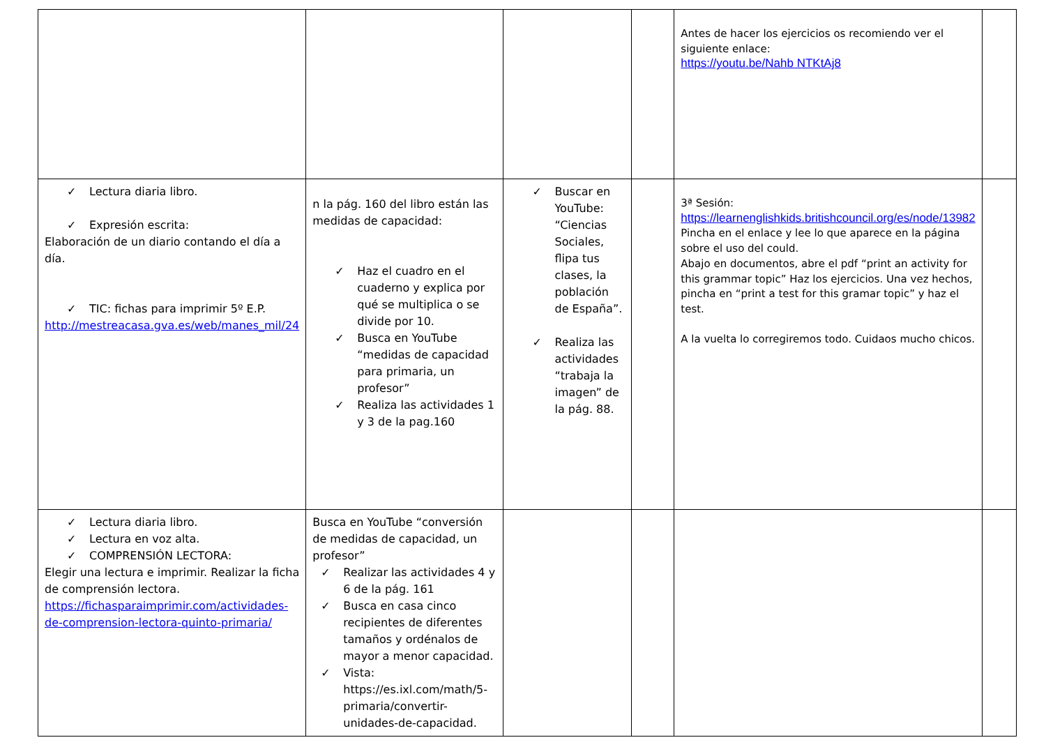| | | | | Antes de hacer los ejercicios os recomiendo ver el siguiente enlace: https://youtu.be/Nahb NTKtAj8 | |
| ✓ Lectura diaria libro. ✓ Expresión escrita: Elaboración de un diario contando el día a día. ✓ TIC: fichas para imprimir 5º E.P. http://mestreacasa.gva.es/web/manes_mil/24 | n la pág. 160 del libro están las medidas de capacidad: ✓ Haz el cuadro en el cuaderno y explica por qué se multiplica o se divide por 10. ✓ Busca en YouTube “medidas de capacidad para primaria, un profesor” ✓ Realiza las actividades 1 y 3 de la pag.160 | ✓ Buscar en YouTube: “Ciencias Sociales, flipa tus clases, la población de España”. ✓ Realiza las actividades “trabaja la imagen” de la pág. 88. | | 3ª Sesión: https://learnenglishkids.britishcouncil.org/es/node/13982 Pincha en el enlace y lee lo que aparece en la página sobre el uso del could. Abajo en documentos, abre el pdf “print an activity for this grammar topic” Haz los ejercicios. Una vez hechos, pincha en “print a test for this gramar topic” y haz el test. A la vuelta lo corregiremos todo. Cuidaos mucho chicos. | |
| ✓ Lectura diaria libro. ✓ Lectura en voz alta. ✓ COMPRENSIÓN LECTORA: Elegir una lectura e imprimir. Realizar la ficha de comprensión lectora. https://fichasparaimprimir.com/actividades-de-comprension-lectora-quinto-primaria/ | Busca en YouTube “conversión de medidas de capacidad, un profesor” ✓ Realizar las actividades 4 y 6 de la pág. 161 ✓ Busca en casa cinco recipientes de diferentes tamaños y ordénalos de mayor a menor capacidad. ✓ Vista: https://es.ixl.com/math/5-primaria/convertir-unidades-de-capacidad. | | | | |